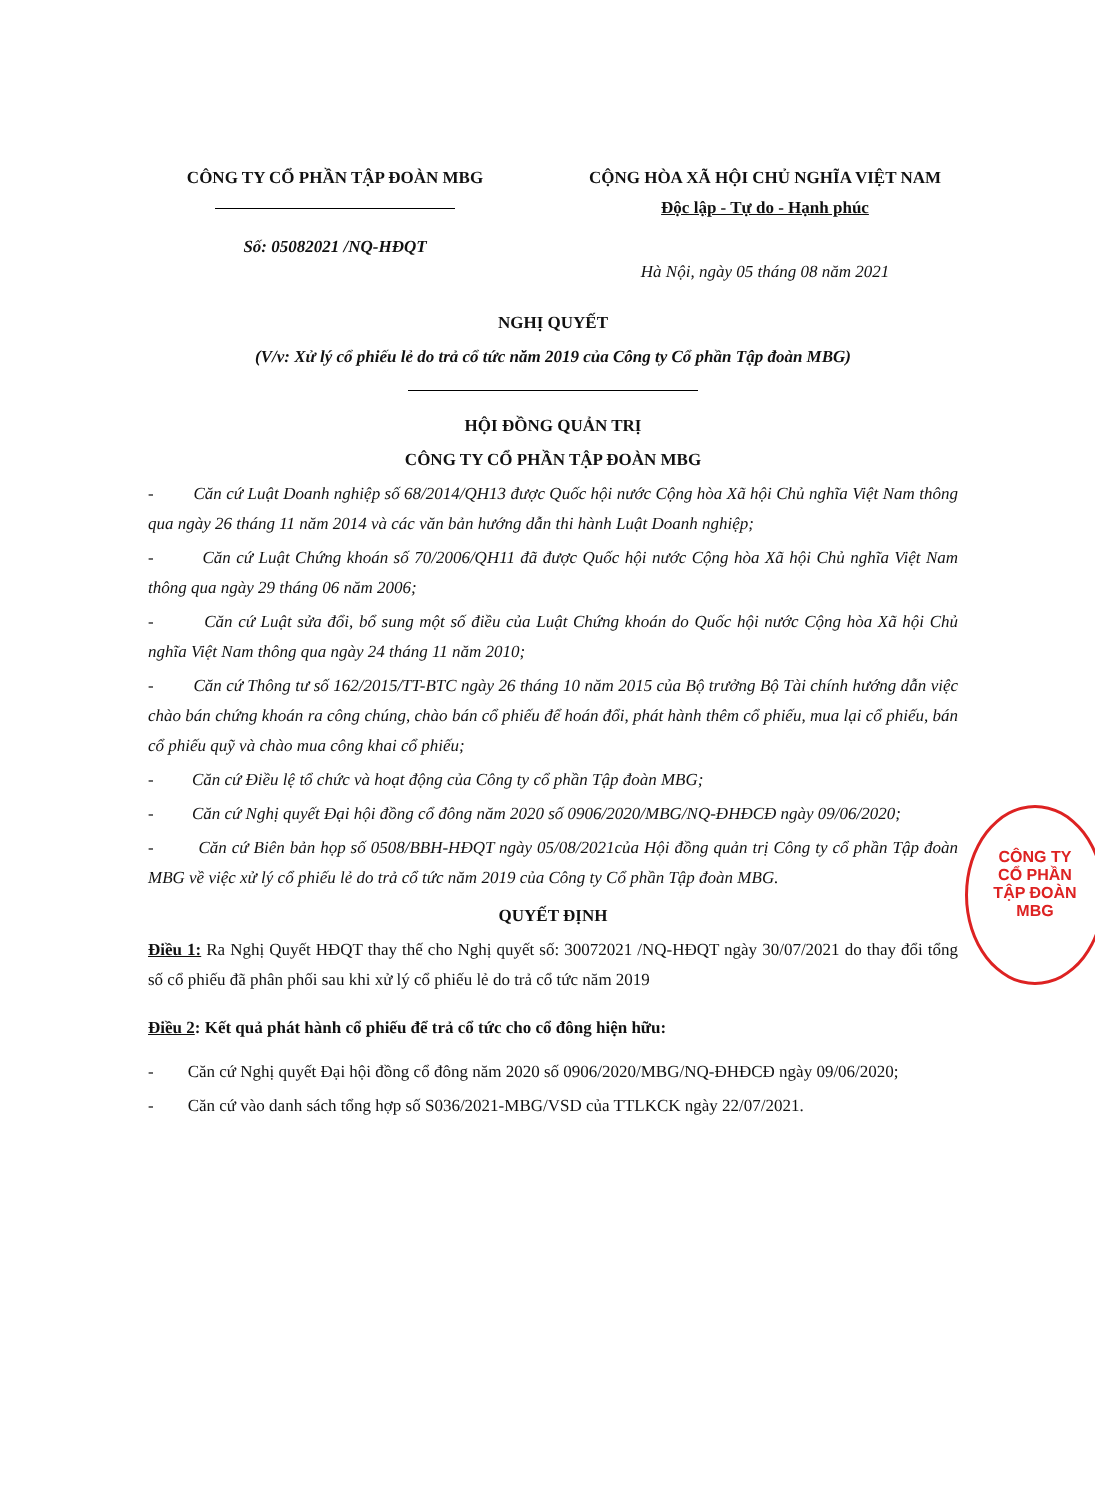CÔNG TY CỔ PHẦN TẬP ĐOÀN MBG
Số: 05082021 /NQ-HĐQT
CỘNG HÒA XÃ HỘI CHỦ NGHĨA VIỆT NAM
Độc lập - Tự do - Hạnh phúc
Hà Nội, ngày 05 tháng 08 năm 2021
NGHỊ QUYẾT
(V/v: Xử lý cổ phiếu lẻ do trả cổ tức năm 2019 của Công ty Cổ phần Tập đoàn MBG)
HỘI ĐỒNG QUẢN TRỊ
CÔNG TY CỔ PHẦN TẬP ĐOÀN MBG
- Căn cứ Luật Doanh nghiệp số 68/2014/QH13 được Quốc hội nước Cộng hòa Xã hội Chủ nghĩa Việt Nam thông qua ngày 26 tháng 11 năm 2014 và các văn bản hướng dẫn thi hành Luật Doanh nghiệp;
- Căn cứ Luật Chứng khoán số 70/2006/QH11 đã được Quốc hội nước Cộng hòa Xã hội Chủ nghĩa Việt Nam thông qua ngày 29 tháng 06 năm 2006;
- Căn cứ Luật sửa đổi, bổ sung một số điều của Luật Chứng khoán do Quốc hội nước Cộng hòa Xã hội Chủ nghĩa Việt Nam thông qua ngày 24 tháng 11 năm 2010;
- Căn cứ Thông tư số 162/2015/TT-BTC ngày 26 tháng 10 năm 2015 của Bộ trưởng Bộ Tài chính hướng dẫn việc chào bán chứng khoán ra công chúng, chào bán cổ phiếu để hoán đổi, phát hành thêm cổ phiếu, mua lại cổ phiếu, bán cổ phiếu quỹ và chào mua công khai cổ phiếu;
- Căn cứ Điều lệ tổ chức và hoạt động của Công ty cổ phần Tập đoàn MBG;
- Căn cứ Nghị quyết Đại hội đồng cổ đông năm 2020 số 0906/2020/MBG/NQ-ĐHĐCĐ ngày 09/06/2020;
- Căn cứ Biên bản họp số 0508/BBH-HĐQT ngày 05/08/2021của Hội đồng quản trị Công ty cổ phần Tập đoàn MBG về việc xử lý cổ phiếu lẻ do trả cổ tức năm 2019 của Công ty Cổ phần Tập đoàn MBG.
QUYẾT ĐỊNH
Điều 1: Ra Nghị Quyết HĐQT thay thế cho Nghị quyết số: 30072021 /NQ-HĐQT ngày 30/07/2021 do thay đổi tổng số cổ phiếu đã phân phối sau khi xử lý cổ phiếu lẻ do trả cổ tức năm 2019
Điều 2: Kết quả phát hành cổ phiếu để trả cổ tức cho cổ đông hiện hữu:
- Căn cứ Nghị quyết Đại hội đồng cổ đông năm 2020 số 0906/2020/MBG/NQ-ĐHĐCĐ ngày 09/06/2020;
- Căn cứ vào danh sách tổng hợp số S036/2021-MBG/VSD của TTLKCK ngày 22/07/2021.
CÔNG TY
CỔ PHẦN
TẬP ĐOÀN
MBG